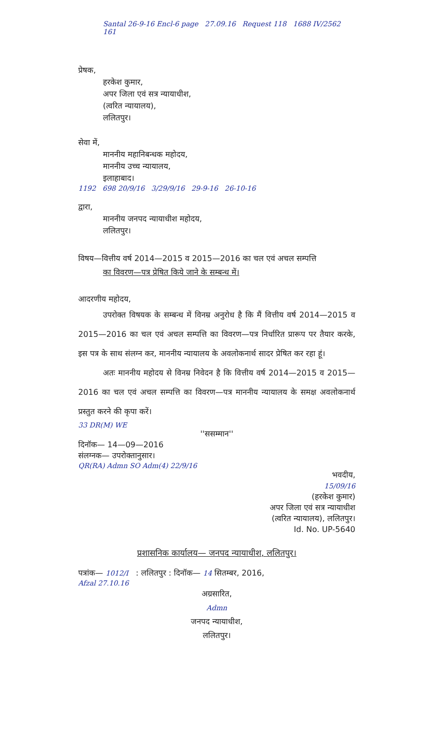Santal 26-9-16 Encl-6 page 27.09.16 Request 118 1688 IV/2562 161
प्रेषक,
हरकेश कुमार,
अपर जिला एवं सत्र न्यायाधीश,
(त्वरित न्यायालय),
ललितपुर।
सेवा में,
माननीय महानिबन्धक महोदय,
माननीय उच्च न्यायालय,
इलाहाबाद।
1192 698 20/9/16 3/29/9/16 29-9-16 26-10-16
द्वारा,
माननीय जनपद न्यायाधीश महोदय,
ललितपुर।
विषय—वित्तीय वर्ष 2014—2015 व 2015—2016 का चल एवं अचल सम्पत्ति
का विवरण—पत्र प्रेषित किये जाने के सम्बन्ध में।
आदरणीय महोदय,
उपरोक्त विषयक के सम्बन्ध में विनम्र अनुरोध है कि मैं वित्तीय वर्ष 2014—2015 व 2015—2016 का चल एवं अचल सम्पत्ति का विवरण—पत्र निर्धारित प्रारूप पर तैयार करके, इस पत्र के साथ संलग्न कर, माननीय न्यायालय के अवलोकनार्थ सादर प्रेषित कर रहा हूं।
अतः माननीय महोदय से विनम्र निवेदन है कि वित्तीय वर्ष 2014—2015 व 2015—2016 का चल एवं अचल सम्पत्ति का विवरण—पत्र माननीय न्यायालय के समक्ष अवलोकनार्थ प्रस्तुत करने की कृपा करें।
33 DR(M) WE
''ससम्मान''
दिनॉक— 14—09—2016
संलग्नक— उपरोक्तानुसार।
QR(RA) Admn SO Adm(4) 22/9/16
भवदीय,
15/09/16
(हरकेश कुमार)
अपर जिला एवं सत्र न्यायाधीश
(त्वरित न्यायालय), ललितपुर।
Id. No. UP-5640
प्रशासनिक कार्यालय— जनपद न्यायाधीश, ललितपुर।
पत्रांक— 1012/I : ललितपुर : दिनॉक— 14 सितम्बर, 2016,
Afzal 27.10.16
अग्रसारित,
Admn
जनपद न्यायाधीश,
ललितपुर।